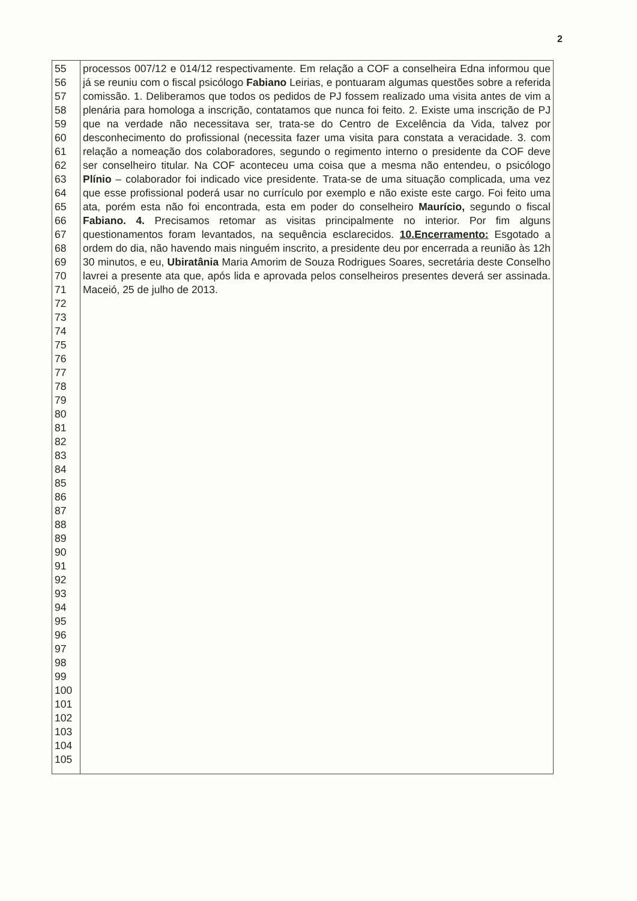2
| 55 56 57 58 59 60 61 62 63 64 65 66 67 68 69 70 71 72 73 74 75 76 77 78 79 80 81 82 83 84 85 86 87 88 89 90 91 92 93 94 95 96 97 98 99 100 101 102 103 104 105 | processos 007/12 e 014/12 respectivamente. Em relação a COF a conselheira Edna informou que já se reuniu com o fiscal psicólogo Fabiano Leirias, e pontuaram algumas questões sobre a referida comissão. 1. Deliberamos que todos os pedidos de PJ fossem realizado uma visita antes de vim a plenária para homologa a inscrição, contatamos que nunca foi feito. 2. Existe uma inscrição de PJ que na verdade não necessitava ser, trata-se do Centro de Excelência da Vida, talvez por desconhecimento do profissional (necessita fazer uma visita para constata a veracidade. 3. com relação a nomeação dos colaboradores, segundo o regimento interno o presidente da COF deve ser conselheiro titular. Na COF aconteceu uma coisa que a mesma não entendeu, o psicólogo Plínio – colaborador foi indicado vice presidente. Trata-se de uma situação complicada, uma vez que esse profissional poderá usar no currículo por exemplo e não existe este cargo. Foi feito uma ata, porém esta não foi encontrada, esta em poder do conselheiro Maurício, segundo o fiscal Fabiano. 4. Precisamos retomar as visitas principalmente no interior. Por fim alguns questionamentos foram levantados, na sequência esclarecidos. 10.Encerramento: Esgotado a ordem do dia, não havendo mais ninguém inscrito, a presidente deu por encerrada a reunião às 12h 30 minutos, e eu, Ubiratânia Maria Amorim de Souza Rodrigues Soares, secretária deste Conselho lavrei a presente ata que, após lida e aprovada pelos conselheiros presentes deverá ser assinada. Maceió, 25 de julho de 2013. |